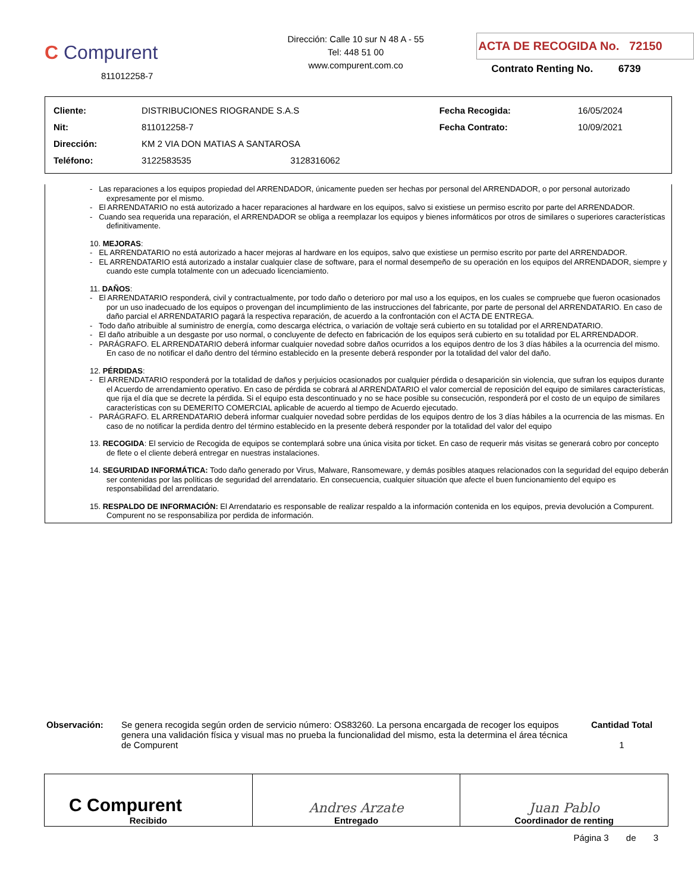C Compurent
811012258-7
Dirección: Calle 10 sur N 48 A - 55
Tel: 448 51 00
www.compurent.com.co
ACTA DE RECOGIDA No. 72150
Contrato Renting No. 6739
| Cliente: | DISTRIBUCIONES RIOGRANDE S.A.S | | Fecha Recogida: | 16/05/2024 |
| Nit: | 811012258-7 | | Fecha Contrato: | 10/09/2021 |
| Dirección: | KM 2 VIA DON MATIAS A SANTAROSA | | | |
| Teléfono: | 3122583535 | 3128316062 | | |
- Las reparaciones a los equipos propiedad del ARRENDADOR, únicamente pueden ser hechas por personal del ARRENDADOR, o por personal autorizado expresamente por el mismo.
- El ARRENDATARIO no está autorizado a hacer reparaciones al hardware en los equipos, salvo si existiese un permiso escrito por parte del ARRENDADOR.
- Cuando sea requerida una reparación, el ARRENDADOR se obliga a reemplazar los equipos y bienes informáticos por otros de similares o superiores características definitivamente.
10. MEJORAS:
- EL ARRENDATARIO no está autorizado a hacer mejoras al hardware en los equipos, salvo que existiese un permiso escrito por parte del ARRENDADOR.
- EL ARRENDATARIO está autorizado a instalar cualquier clase de software, para el normal desempeño de su operación en los equipos del ARRENDADOR, siempre y cuando este cumpla totalmente con un adecuado licenciamiento.
11. DAÑOS:
- El ARRENDATARIO responderá, civil y contractualmente, por todo daño o deterioro por mal uso a los equipos, en los cuales se compruebe que fueron ocasionados por un uso inadecuado de los equipos o provengan del incumplimiento de las instrucciones del fabricante, por parte de personal del ARRENDATARIO. En caso de daño parcial el ARRENDATARIO pagará la respectiva reparación, de acuerdo a la confrontación con el ACTA DE ENTREGA.
- Todo daño atribuible al suministro de energía, como descarga eléctrica, o variación de voltaje será cubierto en su totalidad por el ARRENDATARIO.
- El daño atribuible a un desgaste por uso normal, o concluyente de defecto en fabricación de los equipos será cubierto en su totalidad por EL ARRENDADOR.
- PARÁGRAFO. EL ARRENDATARIO deberá informar cualquier novedad sobre daños ocurridos a los equipos dentro de los 3 días hábiles a la ocurrencia del mismo. En caso de no notificar el daño dentro del término establecido en la presente deberá responder por la totalidad del valor del daño.
12. PÉRDIDAS:
- El ARRENDATARIO responderá por la totalidad de daños y perjuicios ocasionados por cualquier pérdida o desaparición sin violencia, que sufran los equipos durante el Acuerdo de arrendamiento operativo. En caso de pérdida se cobrará al ARRENDATARIO el valor comercial de reposición del equipo de similares características, que rija el día que se decrete la pérdida. Si el equipo esta descontinuado y no se hace posible su consecución, responderá por el costo de un equipo de similares características con su DEMERITO COMERCIAL aplicable de acuerdo al tiempo de Acuerdo ejecutado.
- PARÁGRAFO. EL ARRENDATARIO deberá informar cualquier novedad sobre perdidas de los equipos dentro de los 3 días hábiles a la ocurrencia de las mismas. En caso de no notificar la perdida dentro del término establecido en la presente deberá responder por la totalidad del valor del equipo
13. RECOGIDA: El servicio de Recogida de equipos se contemplará sobre una única visita por ticket. En caso de requerir más visitas se generará cobro por concepto de flete o el cliente deberá entregar en nuestras instalaciones.
14. SEGURIDAD INFORMÁTICA: Todo daño generado por Virus, Malware, Ransomeware, y demás posibles ataques relacionados con la seguridad del equipo deberán ser contenidas por las políticas de seguridad del arrendatario. En consecuencia, cualquier situación que afecte el buen funcionamiento del equipo es responsabilidad del arrendatario.
15. RESPALDO DE INFORMACIÓN: El Arrendatario es responsable de realizar respaldo a la información contenida en los equipos, previa devolución a Compurent. Compurent no se responsabiliza por perdida de información.
Observación: Se genera recogida según orden de servicio número: OS83260. La persona encargada de recoger los equipos genera una validación física y visual mas no prueba la funcionalidad del mismo, esta la determina el área técnica de Compurent
Cantidad Total
1
| C Compurent Recibido | Andres Arzate Entregado | Juan Pablo Coordinador de renting |
Página 3 de 3